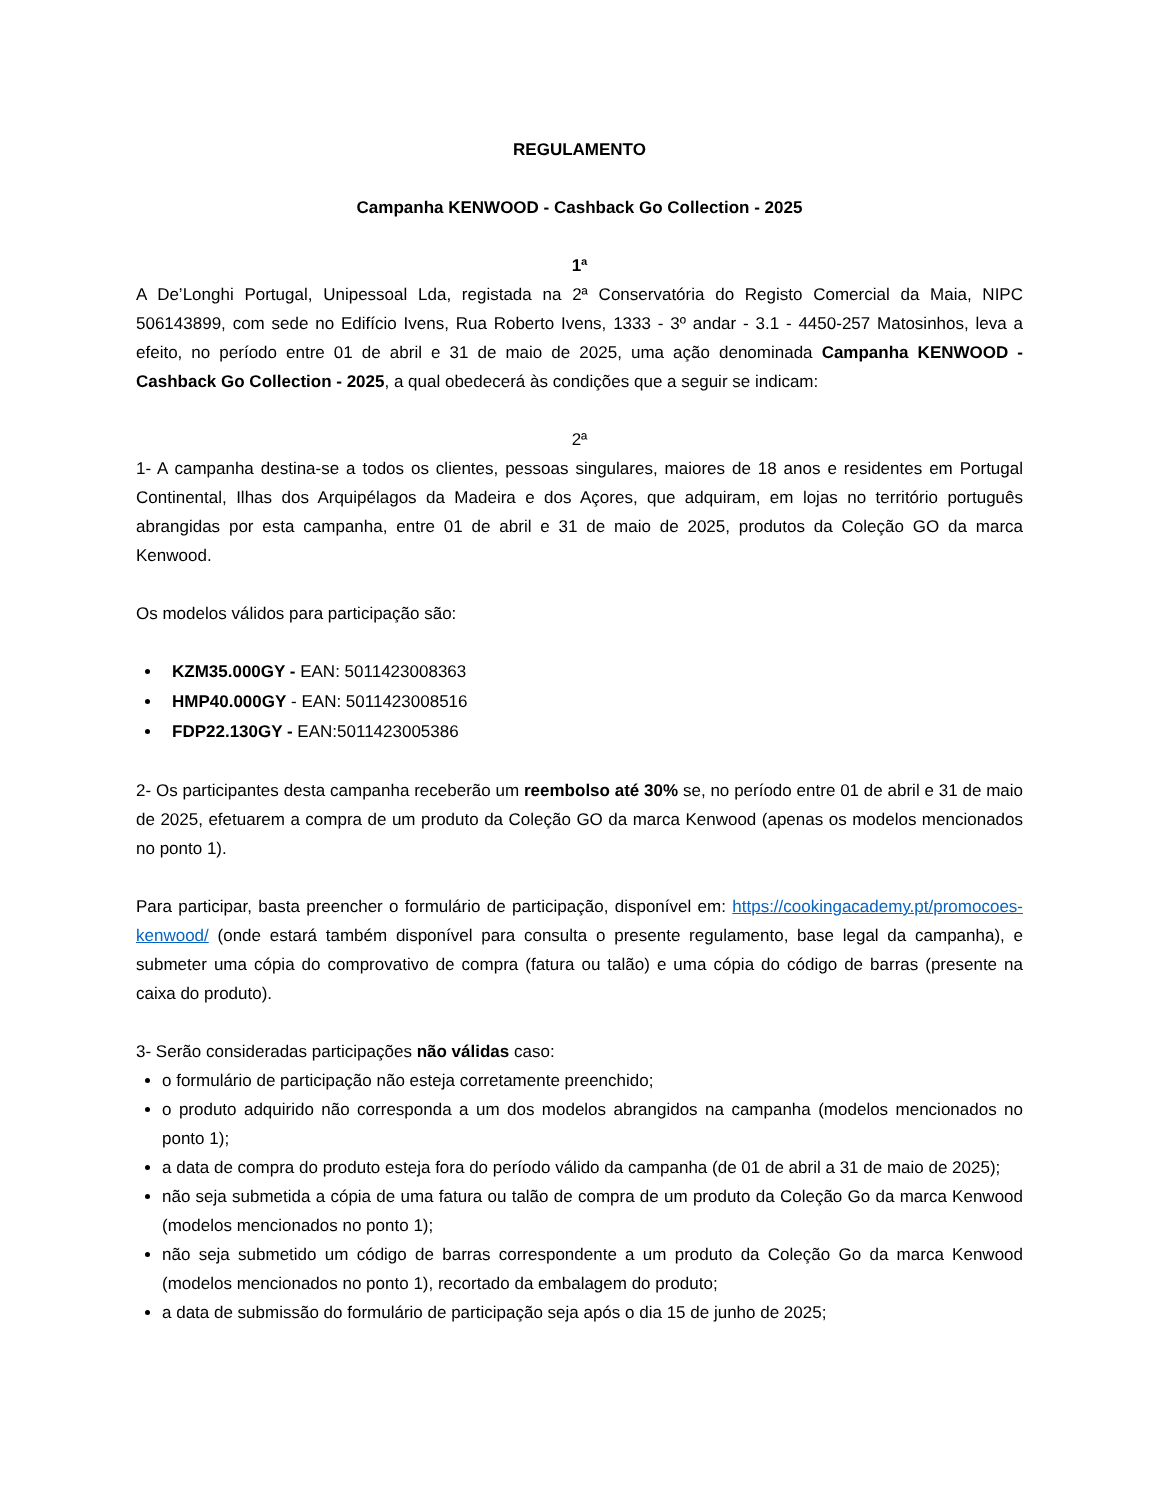REGULAMENTO
Campanha KENWOOD - Cashback Go Collection - 2025
1ª
A De’Longhi Portugal, Unipessoal Lda, registada na 2ª Conservatória do Registo Comercial da Maia, NIPC 506143899, com sede no Edifício Ivens, Rua Roberto Ivens, 1333 - 3º andar - 3.1 - 4450-257 Matosinhos, leva a efeito, no período entre 01 de abril e 31 de maio de 2025, uma ação denominada Campanha KENWOOD - Cashback Go Collection - 2025, a qual obedecerá às condições que a seguir se indicam:
2ª
1- A campanha destina-se a todos os clientes, pessoas singulares, maiores de 18 anos e residentes em Portugal Continental, Ilhas dos Arquipélagos da Madeira e dos Açores, que adquiram, em lojas no território português abrangidas por esta campanha, entre 01 de abril e 31 de maio de 2025, produtos da Coleção GO da marca Kenwood.
Os modelos válidos para participação são:
KZM35.000GY - EAN: 5011423008363
HMP40.000GY - EAN: 5011423008516
FDP22.130GY - EAN:5011423005386
2- Os participantes desta campanha receberão um reembolso até 30% se, no período entre 01 de abril e 31 de maio de 2025, efetuarem a compra de um produto da Coleção GO da marca Kenwood (apenas os modelos mencionados no ponto 1).
Para participar, basta preencher o formulário de participação, disponível em: https://cookingacademy.pt/promocoes-kenwood/ (onde estará também disponível para consulta o presente regulamento, base legal da campanha), e submeter uma cópia do comprovativo de compra (fatura ou talão) e uma cópia do código de barras (presente na caixa do produto).
3- Serão consideradas participações não válidas caso:
o formulário de participação não esteja corretamente preenchido;
o produto adquirido não corresponda a um dos modelos abrangidos na campanha (modelos mencionados no ponto 1);
a data de compra do produto esteja fora do período válido da campanha (de 01 de abril a 31 de maio de 2025);
não seja submetida a cópia de uma fatura ou talão de compra de um produto da Coleção Go da marca Kenwood (modelos mencionados no ponto 1);
não seja submetido um código de barras correspondente a um produto da Coleção Go da marca Kenwood (modelos mencionados no ponto 1), recortado da embalagem do produto;
a data de submissão do formulário de participação seja após o dia 15 de junho de 2025;